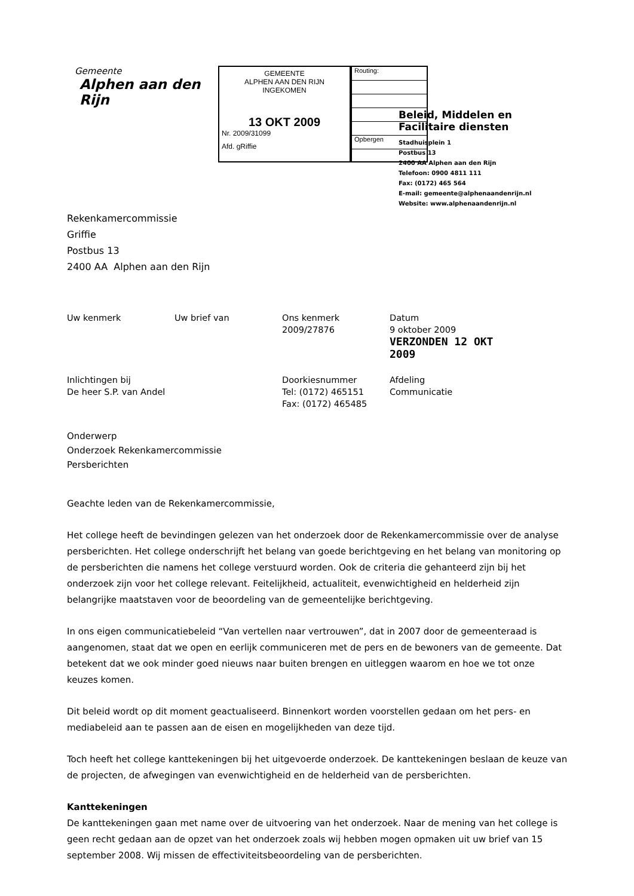Gemeente
Alphen aan den Rijn
GEMEENTE
ALPHEN AAN DEN RIJN
INGEKOMEN
13 OKT 2009
Nr. 2009/31099
Afd. gRiffie
Routing:
Opbergen
Rekenkamercommissie
Griffie
Postbus 13
2400 AA Alphen aan den Rijn
Beleid, Middelen en
Facilitaire diensten
Stadhuisplein 1
Postbus 13
2400 AA Alphen aan den Rijn
Telefoon: 0900 4811 111
Fax: (0172) 465 564
E-mail: gemeente@alphenaandenrijn.nl
Website: www.alphenaandenrijn.nl
| Uw kenmerk | Uw brief van | Ons kenmerk 2009/27876 | Datum 9 oktober 2009 VERZONDEN 12 OKT 2009 |
| Inlichtingen bij De heer S.P. van Andel | | Doorkiesnummer Tel: (0172) 465151 Fax: (0172) 465485 | Afdeling Communicatie |
Onderwerp
Onderzoek Rekenkamercommissie
Persberichten
Geachte leden van de Rekenkamercommissie,
Het college heeft de bevindingen gelezen van het onderzoek door de Rekenkamercommissie over de analyse persberichten. Het college onderschrijft het belang van goede berichtgeving en het belang van monitoring op de persberichten die namens het college verstuurd worden. Ook de criteria die gehanteerd zijn bij het onderzoek zijn voor het college relevant. Feitelijkheid, actualiteit, evenwichtigheid en helderheid zijn belangrijke maatstaven voor de beoordeling van de gemeentelijke berichtgeving.
In ons eigen communicatiebeleid “Van vertellen naar vertrouwen”, dat in 2007 door de gemeenteraad is aangenomen, staat dat we open en eerlijk communiceren met de pers en de bewoners van de gemeente. Dat betekent dat we ook minder goed nieuws naar buiten brengen en uitleggen waarom en hoe we tot onze keuzes komen.
Dit beleid wordt op dit moment geactualiseerd. Binnenkort worden voorstellen gedaan om het pers- en mediabeleid aan te passen aan de eisen en mogelijkheden van deze tijd.
Toch heeft het college kanttekeningen bij het uitgevoerde onderzoek. De kanttekeningen beslaan de keuze van de projecten, de afwegingen van evenwichtigheid en de helderheid van de persberichten.
Kanttekeningen
De kanttekeningen gaan met name over de uitvoering van het onderzoek. Naar de mening van het college is geen recht gedaan aan de opzet van het onderzoek zoals wij hebben mogen opmaken uit uw brief van 15 september 2008. Wij missen de effectiviteitsbeoordeling van de persberichten.